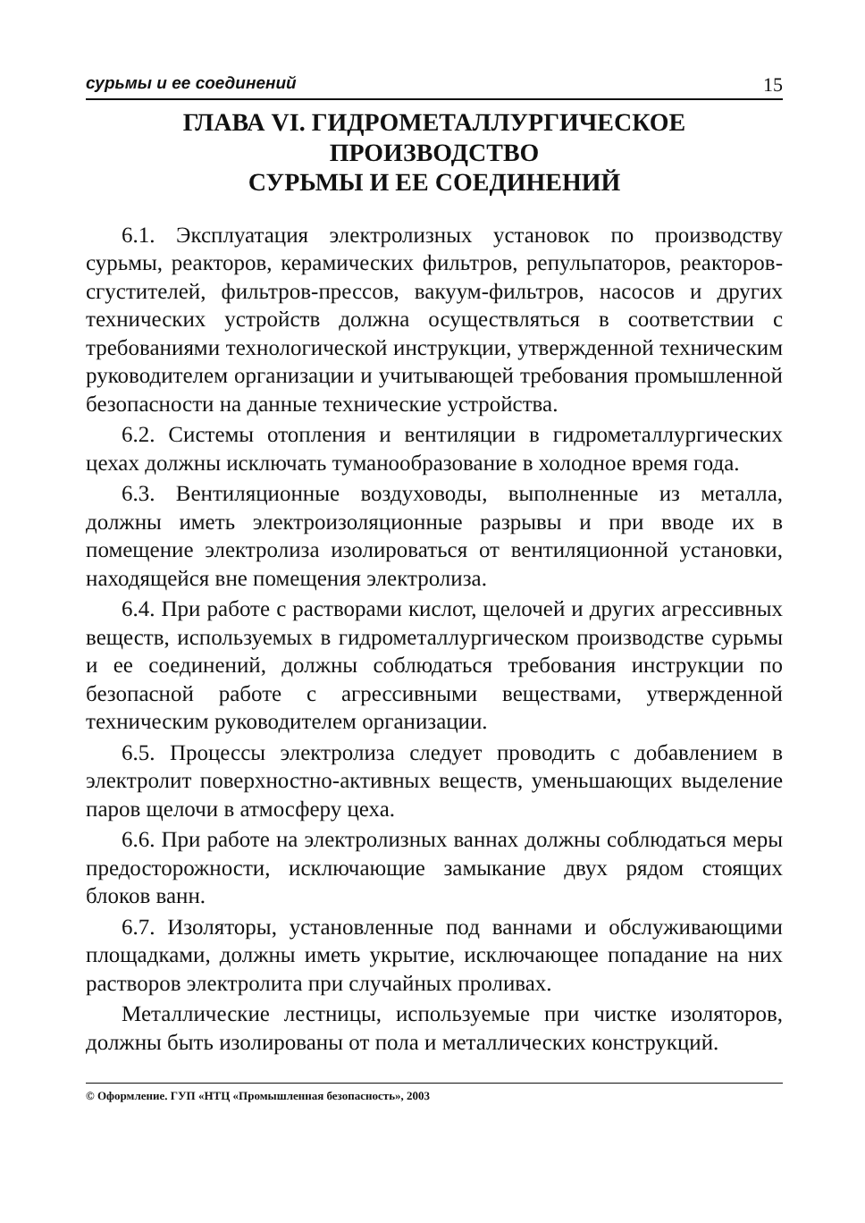сурьмы и ее соединений 15
ГЛАВА VI. ГИДРОМЕТАЛЛУРГИЧЕСКОЕ ПРОИЗВОДСТВО
СУРЬМЫ И ЕЕ СОЕДИНЕНИЙ
6.1. Эксплуатация электролизных установок по производству сурьмы, реакторов, керамических фильтров, репульпаторов, реакторов-сгустителей, фильтров-прессов, вакуум-фильтров, насосов и других технических устройств должна осуществляться в соответствии с требованиями технологической инструкции, утвержденной техническим руководителем организации и учитывающей требования промышленной безопасности на данные технические устройства.
6.2. Системы отопления и вентиляции в гидрометаллургических цехах должны исключать туманообразование в холодное время года.
6.3. Вентиляционные воздуховоды, выполненные из металла, должны иметь электроизоляционные разрывы и при вводе их в помещение электролиза изолироваться от вентиляционной установки, находящейся вне помещения электролиза.
6.4. При работе с растворами кислот, щелочей и других агрессивных веществ, используемых в гидрометаллургическом производстве сурьмы и ее соединений, должны соблюдаться требования инструкции по безопасной работе с агрессивными веществами, утвержденной техническим руководителем организации.
6.5. Процессы электролиза следует проводить с добавлением в электролит поверхностно-активных веществ, уменьшающих выделение паров щелочи в атмосферу цеха.
6.6. При работе на электролизных ваннах должны соблюдаться меры предосторожности, исключающие замыкание двух рядом стоящих блоков ванн.
6.7. Изоляторы, установленные под ваннами и обслуживающими площадками, должны иметь укрытие, исключающее попадание на них растворов электролита при случайных проливах.
Металлические лестницы, используемые при чистке изоляторов, должны быть изолированы от пола и металлических конструкций.
© Оформление. ГУП «НТЦ «Промышленная безопасность», 2003